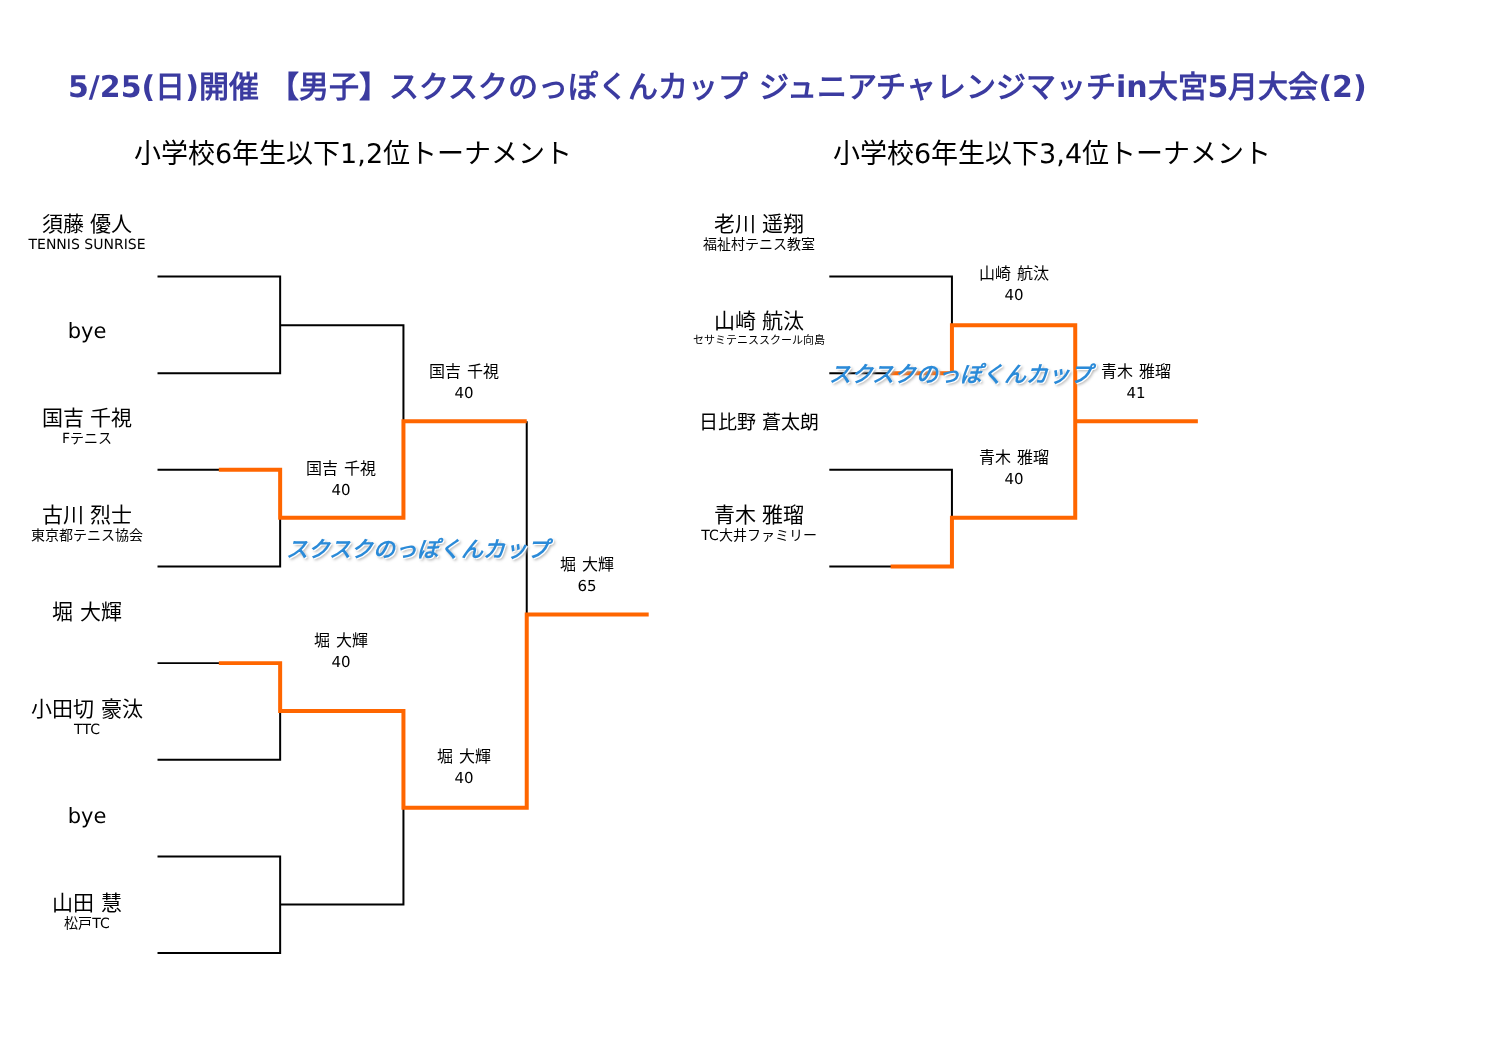5/25(日)開催 【男子】スクスクのっぽくんカップ ジュニアチャレンジマッチin大宮5月大会(2)
小学校6年生以下1,2位トーナメント 小学校6年生以下3,4位トーナメント
須藤 優人
TENNIS SUNRISE
bye
国吉 千視
Fテニス
古川 烈士
東京都テニス協会
堀 大輝
小田切 豪汰
TTC
bye
山田 慧
松戸TC
国吉 千視
40
スクスクのっぽくんカップ
堀 大輝
40
国吉 千視
40
堀 大輝
40
堀 大輝
65
老川 遥翔
福祉村テニス教室
山崎 航汰
セサミテニススクール向島
日比野 蒼太朗
青木 雅瑠
TC大井ファミリー
山崎 航汰
40
スクスクのっぽくんカップ
青木 雅瑠
40
青木 雅瑠
41